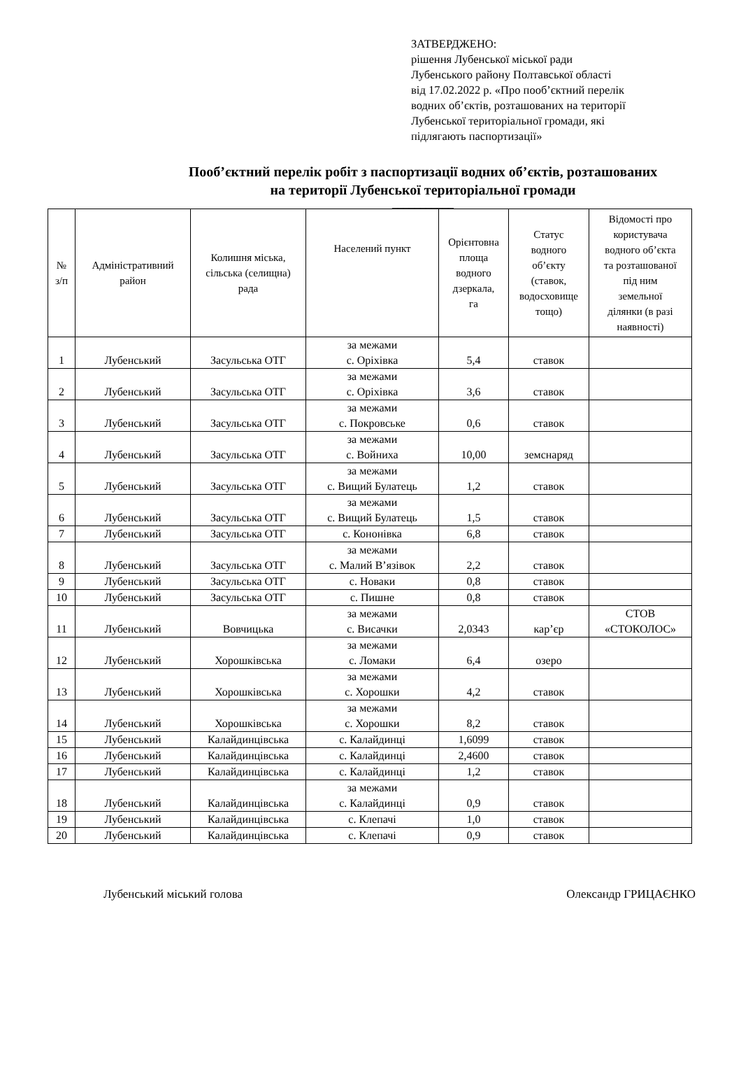ЗАТВЕРДЖЕНО:
рішення Лубенської міської ради
Лубенського району Полтавської області
від 17.02.2022 р. «Про пооб’єктний перелік
водних об’єктів, розташованих на території
Лубенської територіальної громади, які
підлягають паспортизації»
Пооб’єктний перелік робіт з паспортизації водних об’єктів, розташованих
на території Лубенської територіальної громади
___________
| № з/п | Адміністративний район | Колишня міська, сільська (селищна) рада | Населений пункт | Орієнтовна площа водного дзеркала, га | Статус водного об’єкту (ставок, водосховище тощо) | Відомості про користувача водного об’єкта та розташованої під ним земельної ділянки (в разі наявності) |
| --- | --- | --- | --- | --- | --- | --- |
| 1 | Лубенський | Засульська ОТГ | за межами с. Оріхівка | 5,4 | ставок | |
| 2 | Лубенський | Засульська ОТГ | за межами с. Оріхівка | 3,6 | ставок | |
| 3 | Лубенський | Засульська ОТГ | за межами с. Покровське | 0,6 | ставок | |
| 4 | Лубенський | Засульська ОТГ | за межами с. Войниха | 10,00 | земснаряд | |
| 5 | Лубенський | Засульська ОТГ | за межами с. Вищий Булатець | 1,2 | ставок | |
| 6 | Лубенський | Засульська ОТГ | за межами с. Вищий Булатець | 1,5 | ставок | |
| 7 | Лубенський | Засульська ОТГ | с. Кононівка | 6,8 | ставок | |
| 8 | Лубенський | Засульська ОТГ | за межами с. Малий В’язівок | 2,2 | ставок | |
| 9 | Лубенський | Засульська ОТГ | с. Новаки | 0,8 | ставок | |
| 10 | Лубенський | Засульська ОТГ | с. Пишне | 0,8 | ставок | |
| 11 | Лубенський | Вовчицька | за межами с. Висачки | 2,0343 | кар’єр | СТОВ «СТОКОЛОС» |
| 12 | Лубенський | Хорошківська | за межами с. Ломаки | 6,4 | озеро | |
| 13 | Лубенський | Хорошківська | за межами с. Хорошки | 4,2 | ставок | |
| 14 | Лубенський | Хорошківська | за межами с. Хорошки | 8,2 | ставок | |
| 15 | Лубенський | Калайдинцівська | с. Калайдинці | 1,6099 | ставок | |
| 16 | Лубенський | Калайдинцівська | с. Калайдинці | 2,4600 | ставок | |
| 17 | Лубенський | Калайдинцівська | с. Калайдинці | 1,2 | ставок | |
| 18 | Лубенський | Калайдинцівська | за межами с. Калайдинці | 0,9 | ставок | |
| 19 | Лубенський | Калайдинцівська | с. Клепачі | 1,0 | ставок | |
| 20 | Лубенський | Калайдинцівська | с. Клепачі | 0,9 | ставок | |
Лубенський міський голова Олександр ГРИЦАЄНКО